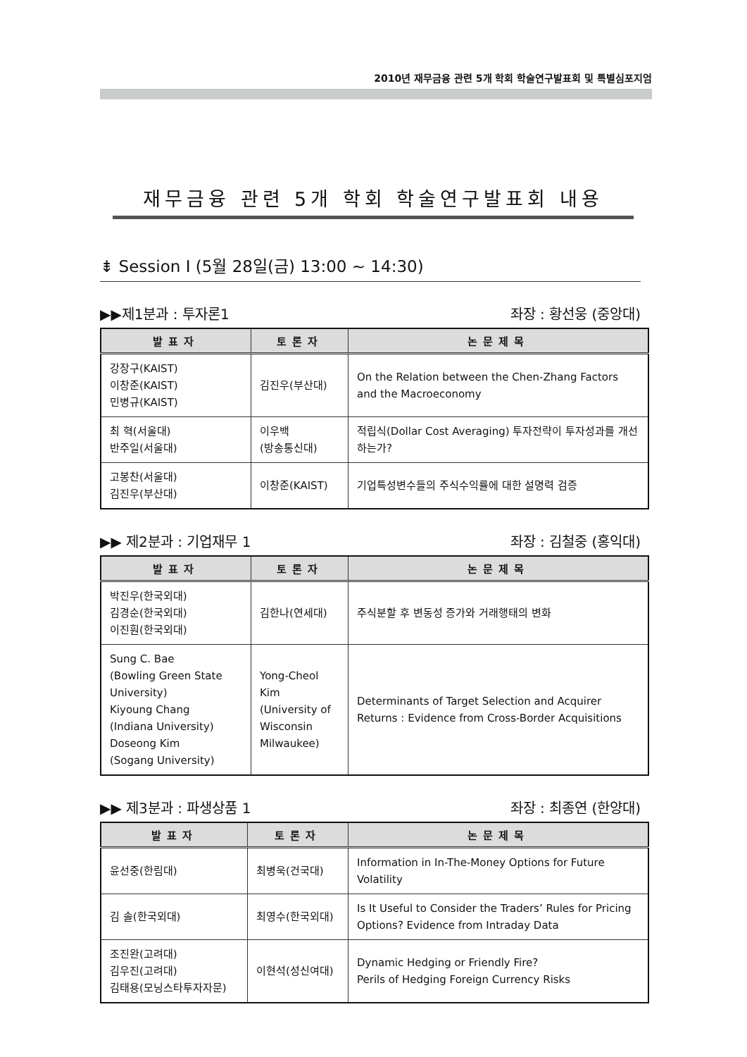2010년 재무금융 관련 5개 학회 학술연구발표회 및 특별심포지엄
재무금융 관련 5개 학회 학술연구발표회 내용
⇟ Session Ⅰ (5월 28일(금) 13:00 ~ 14:30)
▶▶제1분과 : 투자론1 좌장 : 황선웅 (중앙대)
| 발표자 | 토론자 | 논문제목 |
| --- | --- | --- |
| 강장구(KAIST) 이창준(KAIST) 민병규(KAIST) | 김진우(부산대) | On the Relation between the Chen-Zhang Factors and the Macroeconomy |
| 최 혁(서울대) 반주일(서울대) | 이우백 (방송통신대) | 적립식(Dollar Cost Averaging) 투자전략이 투자성과를 개선하는가? |
| 고봉찬(서울대) 김진우(부산대) | 이창준(KAIST) | 기업특성변수들의 주식수익률에 대한 설명력 검증 |
▶▶ 제2분과 : 기업재무 1 좌장 : 김철중 (홍익대)
| 발표자 | 토론자 | 논문제목 |
| --- | --- | --- |
| 박진우(한국외대) 김경순(한국외대) 이진훤(한국외대) | 김한나(연세대) | 주식분할 후 변동성 증가와 거래행태의 변화 |
| Sung C. Bae (Bowling Green State University) Kiyoung Chang (Indiana University) Doseong Kim (Sogang University) | Yong-Cheol Kim (University of Wisconsin Milwaukee) | Determinants of Target Selection and Acquirer Returns : Evidence from Cross-Border Acquisitions |
▶▶ 제3분과 : 파생상품 1 좌장 : 최종연 (한양대)
| 발표자 | 토론자 | 논문제목 |
| --- | --- | --- |
| 윤선중(한림대) | 최병욱(건국대) | Information in In-The-Money Options for Future Volatility |
| 김 솔(한국외대) | 최영수(한국외대) | Is It Useful to Consider the Traders’ Rules for Pricing Options? Evidence from Intraday Data |
| 조진완(고려대) 김우진(고려대) 김태용(모닝스타투자자문) | 이현석(성신여대) | Dynamic Hedging or Friendly Fire? Perils of Hedging Foreign Currency Risks |